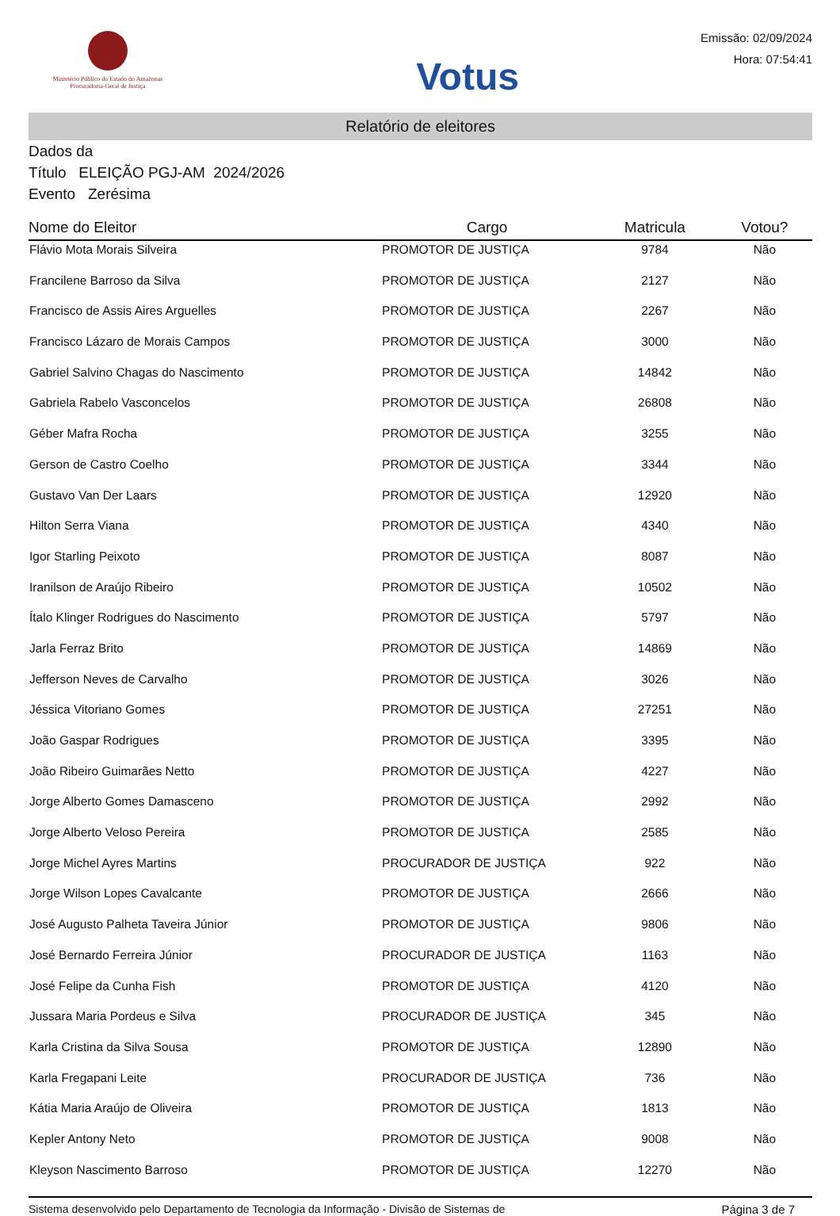Ministério Público do Estado do Amazonas
Procuradoria-Geral de Justiça
Votus
Emissão: 02/09/2024
Hora: 07:54:41
Relatório de eleitores
Dados da
Título ELEIÇÃO PGJ-AM 2024/2026
Evento Zerésima
| Nome do Eleitor | Cargo | Matricula | Votou? |
| --- | --- | --- | --- |
| Flávio Mota Morais Silveira | PROMOTOR DE JUSTIÇA | 9784 | Não |
| Francilene Barroso da Silva | PROMOTOR DE JUSTIÇA | 2127 | Não |
| Francisco de Assis Aires Arguelles | PROMOTOR DE JUSTIÇA | 2267 | Não |
| Francisco Lázaro de Morais Campos | PROMOTOR DE JUSTIÇA | 3000 | Não |
| Gabriel Salvino Chagas do Nascimento | PROMOTOR DE JUSTIÇA | 14842 | Não |
| Gabriela Rabelo Vasconcelos | PROMOTOR DE JUSTIÇA | 26808 | Não |
| Géber Mafra Rocha | PROMOTOR DE JUSTIÇA | 3255 | Não |
| Gerson de Castro Coelho | PROMOTOR DE JUSTIÇA | 3344 | Não |
| Gustavo Van Der Laars | PROMOTOR DE JUSTIÇA | 12920 | Não |
| Hilton Serra Viana | PROMOTOR DE JUSTIÇA | 4340 | Não |
| Igor Starling Peixoto | PROMOTOR DE JUSTIÇA | 8087 | Não |
| Iranilson de Araújo Ribeiro | PROMOTOR DE JUSTIÇA | 10502 | Não |
| Ítalo Klinger Rodrigues do Nascimento | PROMOTOR DE JUSTIÇA | 5797 | Não |
| Jarla Ferraz Brito | PROMOTOR DE JUSTIÇA | 14869 | Não |
| Jefferson Neves de Carvalho | PROMOTOR DE JUSTIÇA | 3026 | Não |
| Jéssica Vitoriano Gomes | PROMOTOR DE JUSTIÇA | 27251 | Não |
| João Gaspar Rodrigues | PROMOTOR DE JUSTIÇA | 3395 | Não |
| João Ribeiro Guimarães Netto | PROMOTOR DE JUSTIÇA | 4227 | Não |
| Jorge Alberto Gomes Damasceno | PROMOTOR DE JUSTIÇA | 2992 | Não |
| Jorge Alberto Veloso Pereira | PROMOTOR DE JUSTIÇA | 2585 | Não |
| Jorge Michel Ayres Martins | PROCURADOR DE JUSTIÇA | 922 | Não |
| Jorge Wilson Lopes Cavalcante | PROMOTOR DE JUSTIÇA | 2666 | Não |
| José Augusto Palheta Taveira Júnior | PROMOTOR DE JUSTIÇA | 9806 | Não |
| José Bernardo Ferreira Júnior | PROCURADOR DE JUSTIÇA | 1163 | Não |
| José Felipe da Cunha Fish | PROMOTOR DE JUSTIÇA | 4120 | Não |
| Jussara Maria Pordeus e Silva | PROCURADOR DE JUSTIÇA | 345 | Não |
| Karla Cristina da Silva Sousa | PROMOTOR DE JUSTIÇA | 12890 | Não |
| Karla Fregapani Leite | PROCURADOR DE JUSTIÇA | 736 | Não |
| Kátia Maria Araújo de Oliveira | PROMOTOR DE JUSTIÇA | 1813 | Não |
| Kepler Antony Neto | PROMOTOR DE JUSTIÇA | 9008 | Não |
| Kleyson Nascimento Barroso | PROMOTOR DE JUSTIÇA | 12270 | Não |
Sistema desenvolvido pelo Departamento de Tecnologia da Informação - Divisão de Sistemas de Página 3 de 7